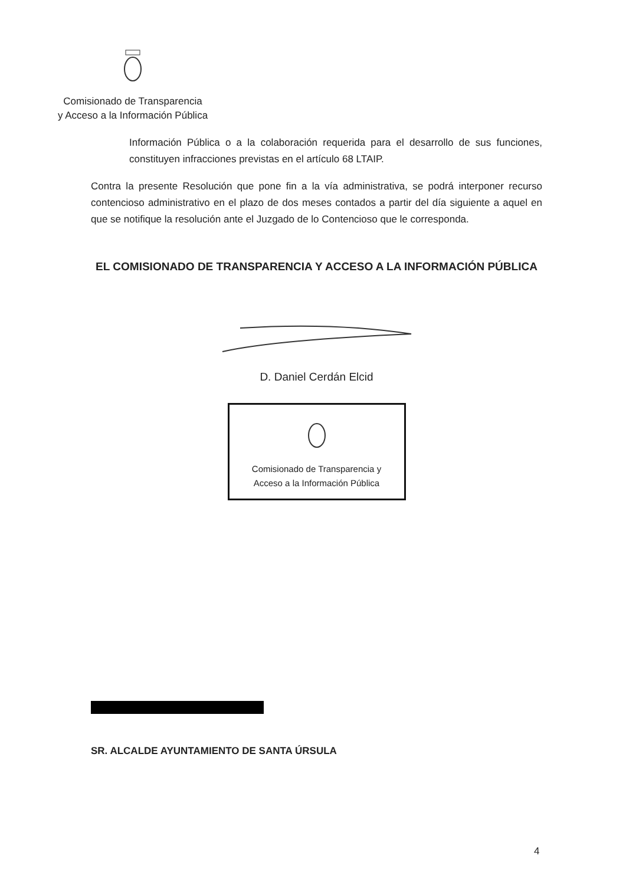Comisionado de Transparencia
y Acceso a la Información Pública
Información Pública o a la colaboración requerida para el desarrollo de sus funciones, constituyen infracciones previstas en el artículo 68 LTAIP.
Contra la presente Resolución que pone fin a la vía administrativa, se podrá interponer recurso contencioso administrativo en el plazo de dos meses contados a partir del día siguiente a aquel en que se notifique la resolución ante el Juzgado de lo Contencioso que le corresponda.
EL COMISIONADO DE TRANSPARENCIA Y ACCESO A LA INFORMACIÓN PÚBLICA
D. Daniel Cerdán Elcid
Comisionado de Transparencia y
Acceso a la Información Pública
SR. ALCALDE AYUNTAMIENTO DE SANTA ÚRSULA
4